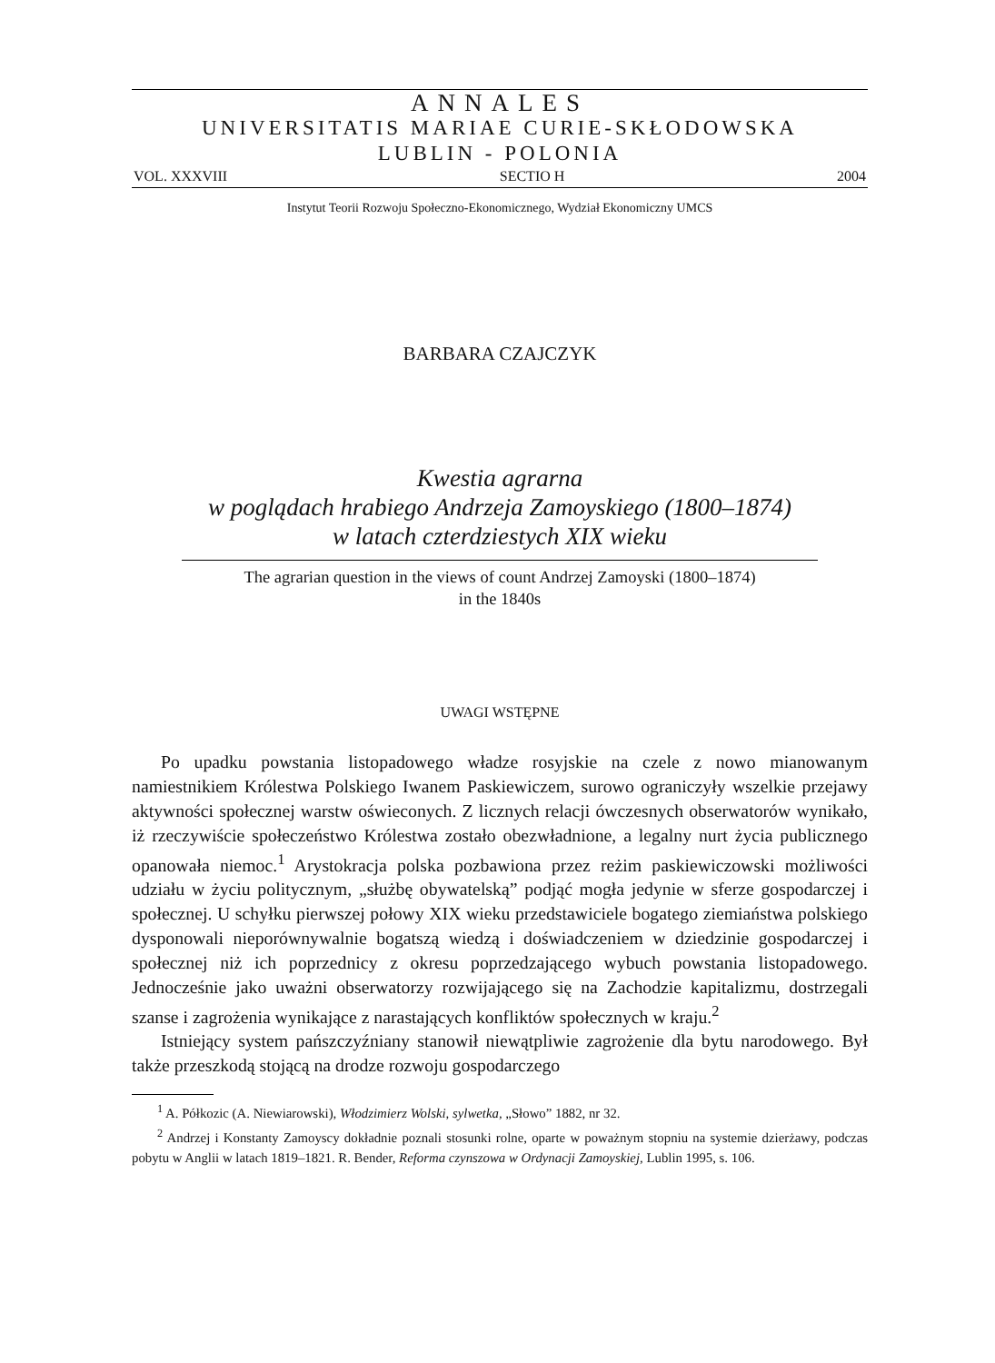ANNALES
UNIVERSITATIS MARIAE CURIE-SKŁODOWSKA
LUBLIN - POLONIA
VOL. XXXVIII SECTIO H 2004
Instytut Teorii Rozwoju Społeczno-Ekonomicznego, Wydział Ekonomiczny UMCS
BARBARA CZAJCZYK
Kwestia agrarna
w poglądach hrabiego Andrzeja Zamoyskiego (1800–1874)
w latach czterdziestych XIX wieku
The agrarian question in the views of count Andrzej Zamoyski (1800–1874)
in the 1840s
UWAGI WSTĘPNE
Po upadku powstania listopadowego władze rosyjskie na czele z nowo mianowanym namiestnikiem Królestwa Polskiego Iwanem Paskiewiczem, surowo ograniczyły wszelkie przejawy aktywności społecznej warstw oświeconych. Z licznych relacji ówczesnych obserwatorów wynikało, iż rzeczywiście społeczeństwo Królestwa zostało obezwładnione, a legalny nurt życia publicznego opanowała niemoc.<sup>1</sup> Arystokracja polska pozbawiona przez reżim paskiewiczowski możliwości udziału w życiu politycznym, „służbę obywatelską” podjąć mogła jedynie w sferze gospodarczej i społecznej. U schyłku pierwszej połowy XIX wieku przedstawiciele bogatego ziemiaństwa polskiego dysponowali nieporównywalnie bogatszą wiedzą i doświadczeniem w dziedzinie gospodarczej i społecznej niż ich poprzednicy z okresu poprzedzającego wybuch powstania listopadowego. Jednocześnie jako uważni obserwatorzy rozwijającego się na Zachodzie kapitalizmu, dostrzegali szanse i zagrożenia wynikające z narastających konfliktów społecznych w kraju.<sup>2</sup>
Istniejący system pańszczyźniany stanowił niewątpliwie zagrożenie dla bytu narodowego. Był także przeszkodą stojącą na drodze rozwoju gospodarczego
<sup>1</sup> A. Półkozic (A. Niewiarowski), Włodzimierz Wolski, sylwetka, „Słowo” 1882, nr 32.
<sup>2</sup> Andrzej i Konstanty Zamoyscy dokładnie poznali stosunki rolne, oparte w poważnym stopniu na systemie dzierżawy, podczas pobytu w Anglii w latach 1819–1821. R. Bender, Reforma czynszowa w Ordynacji Zamoyskiej, Lublin 1995, s. 106.